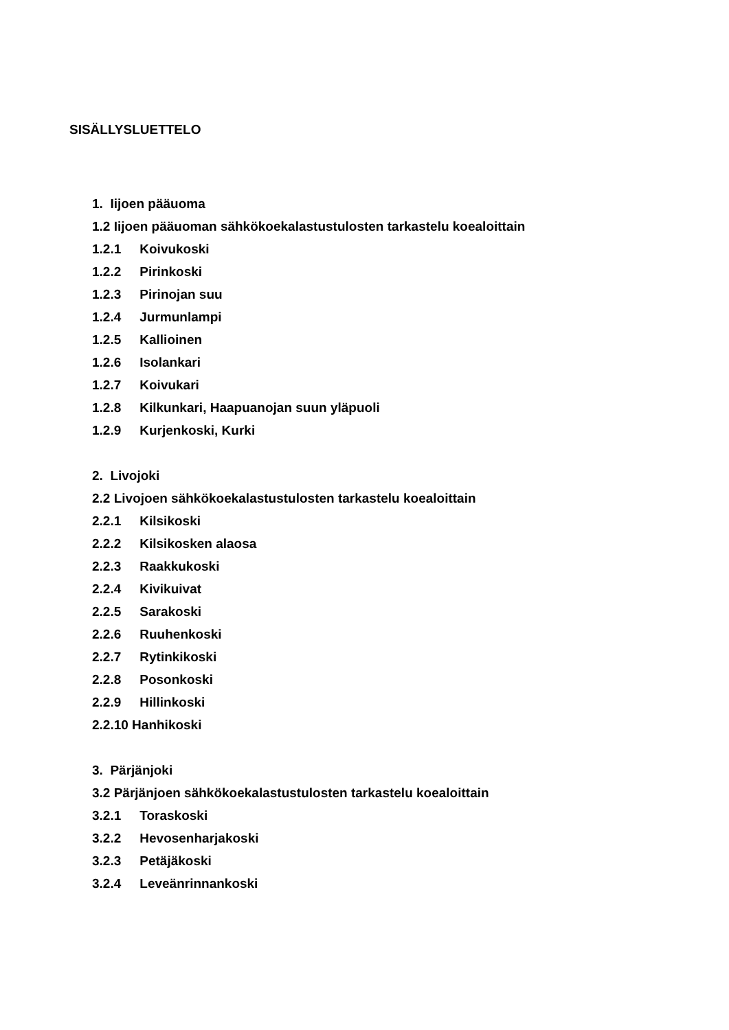SISÄLLYSLUETTELO
1. Iijoen pääuoma
1.2 Iijoen pääuoman sähkökoekalastustulosten tarkastelu koealoittain
1.2.1 Koivukoski
1.2.2 Pirinkoski
1.2.3 Pirinojan suu
1.2.4 Jurmunlampi
1.2.5 Kallioinen
1.2.6 Isolankari
1.2.7 Koivukari
1.2.8 Kilkunkari, Haapuanojan suun yläpuoli
1.2.9 Kurjenkoski, Kurki
2. Livojoki
2.2 Livojoen sähkökoekalastustulosten tarkastelu koealoittain
2.2.1 Kilsikoski
2.2.2 Kilsikosken alaosa
2.2.3 Raakkukoski
2.2.4 Kivikuivat
2.2.5 Sarakoski
2.2.6 Ruuhenkoski
2.2.7 Rytinkikoski
2.2.8 Posonkoski
2.2.9 Hillinkoski
2.2.10 Hanhikoski
3. Pärjänjoki
3.2 Pärjänjoen sähkökoekalastustulosten tarkastelu koealoittain
3.2.1 Toraskoski
3.2.2 Hevosenharjakoski
3.2.3 Petäjäkoski
3.2.4 Leveänrinnankoski